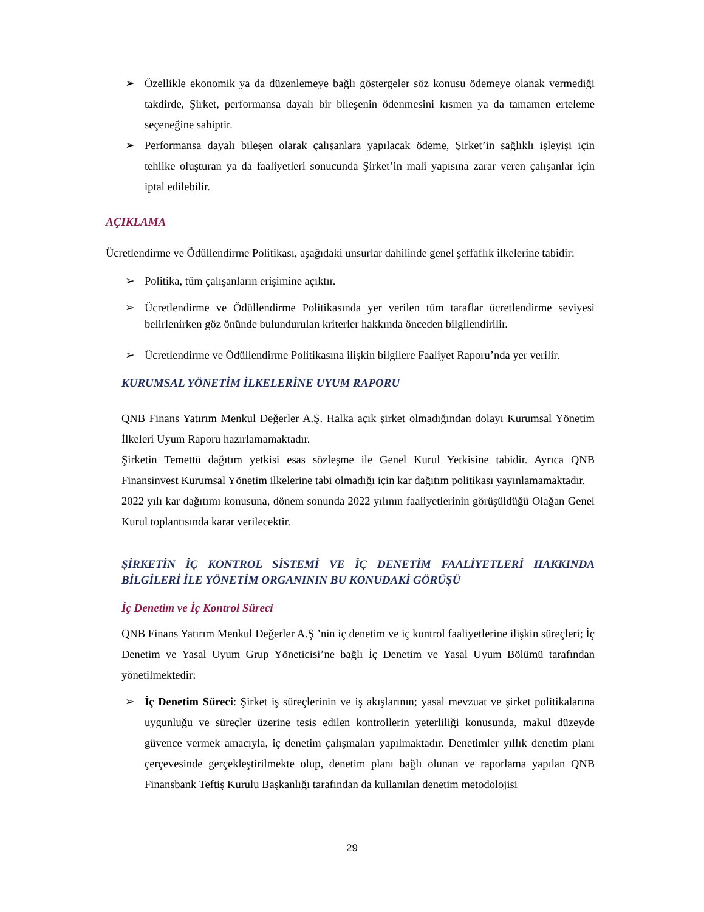➢ Özellikle ekonomik ya da düzenlemeye bağlı göstergeler söz konusu ödemeye olanak vermediği takdirde, Şirket, performansa dayalı bir bileşenin ödenmesini kısmen ya da tamamen erteleme seçeneğine sahiptir.
➢ Performansa dayalı bileşen olarak çalışanlara yapılacak ödeme, Şirket’in sağlıklı işleyişi için tehlike oluşturan ya da faaliyetleri sonucunda Şirket’in mali yapısına zarar veren çalışanlar için iptal edilebilir.
AÇIKLAMA
Ücretlendirme ve Ödüllendirme Politikası, aşağıdaki unsurlar dahilinde genel şeffaflık ilkelerine tabidir:
➢ Politika, tüm çalışanların erişimine açıktır.
➢ Ücretlendirme ve Ödüllendirme Politikasında yer verilen tüm taraflar ücretlendirme seviyesi belirlenirken göz önünde bulundurulan kriterler hakkında önceden bilgilendirilir.
➢ Ücretlendirme ve Ödüllendirme Politikasına ilişkin bilgilere Faaliyet Raporu’nda yer verilir.
KURUMSAL YÖNETİM İLKELERİNE UYUM RAPORU
QNB Finans Yatırım Menkul Değerler A.Ş. Halka açık şirket olmadığından dolayı Kurumsal Yönetim İlkeleri Uyum Raporu hazırlamamaktadır.
Şirketin Temettü dağıtım yetkisi esas sözleşme ile Genel Kurul Yetkisine tabidir. Ayrıca QNB Finansinvest Kurumsal Yönetim ilkelerine tabi olmadığı için kar dağıtım politikası yayınlamamaktadır.
2022 yılı kar dağıtımı konusuna, dönem sonunda 2022 yılının faaliyetlerinin görüşüldüğü Olağan Genel Kurul toplantısında karar verilecektir.
ŞİRKETİN İÇ KONTROL SİSTEMİ VE İÇ DENETİM FAALİYETLERİ HAKKINDA BİLGİLERİ İLE YÖNETİM ORGANININ BU KONUDAKİ GÖRÜŞÜ
İç Denetim ve İç Kontrol Süreci
QNB Finans Yatırım Menkul Değerler A.Ş ’nin iç denetim ve iç kontrol faaliyetlerine ilişkin süreçleri; İç Denetim ve Yasal Uyum Grup Yöneticisi’ne bağlı İç Denetim ve Yasal Uyum Bölümü tarafından yönetilmektedir:
➢ İç Denetim Süreci: Şirket iş süreçlerinin ve iş akışlarının; yasal mevzuat ve şirket politikalarına uygunluğu ve süreçler üzerine tesis edilen kontrollerin yeterliliği konusunda, makul düzeyde güvence vermek amacıyla, iç denetim çalışmaları yapılmaktadır. Denetimler yıllık denetim planı çerçevesinde gerçekleştirilmekte olup, denetim planı bağlı olunan ve raporlama yapılan QNB Finansbank Teftiş Kurulu Başkanlığı tarafından da kullanılan denetim metodolojisi
29